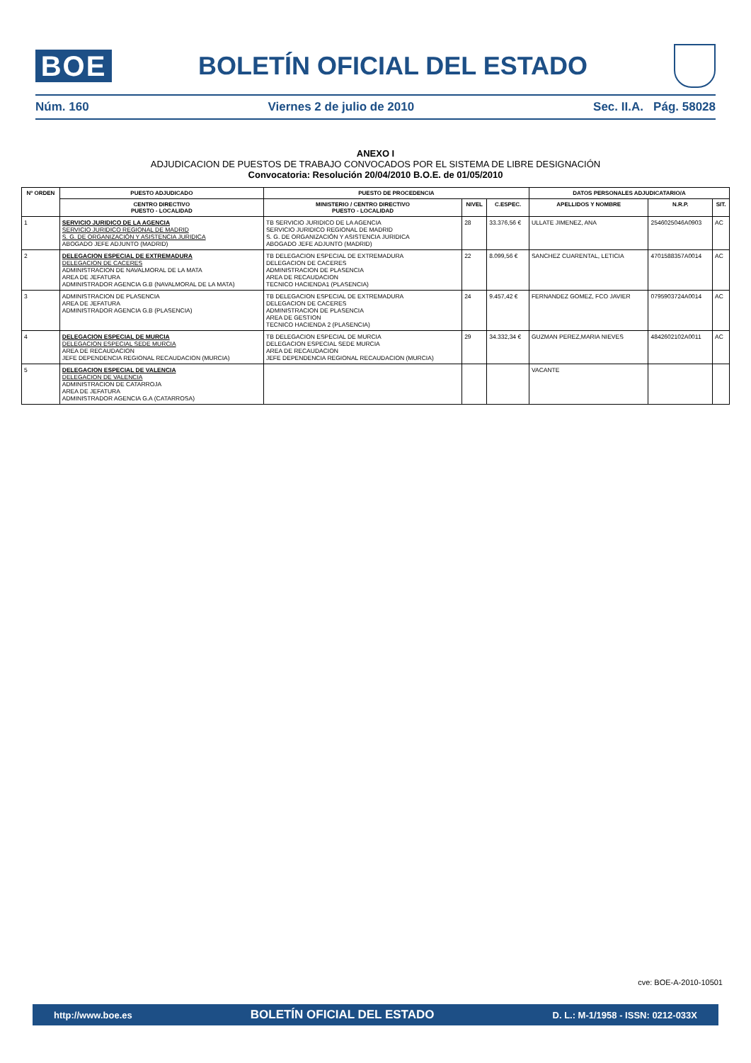BOE
BOLETÍN OFICIAL DEL ESTADO
Núm. 160 Viernes 2 de julio de 2010 Sec. II.A. Pág. 58028
ANEXO I
ADJUDICACION DE PUESTOS DE TRABAJO CONVOCADOS POR EL SISTEMA DE LIBRE DESIGNACIÓN
Convocatoria: Resolución 20/04/2010 B.O.E. de 01/05/2010
| Nº ORDEN | PUESTO ADJUDICADO | PUESTO DE PROCEDENCIA | | | DATOS PERSONALES ADJUDICATARIO/A | | |
| --- | --- | --- | --- | --- | --- | --- | --- |
| | CENTRO DIRECTIVO PUESTO - LOCALIDAD | MINISTERIO / CENTRO DIRECTIVO PUESTO - LOCALIDAD | NIVEL | C.ESPEC. | APELLIDOS Y NOMBRE | N.R.P. | SIT. |
| 1 | SERVICIO JURIDICO DE LA AGENCIA SERVICIO JURIDICO REGIONAL DE MADRID S. G. DE ORGANIZACIÓN Y ASISTENCIA JURIDICA ABOGADO JEFE ADJUNTO (MADRID) | TB SERVICIO JURIDICO DE LA AGENCIA SERVICIO JURIDICO REGIONAL DE MADRID S. G. DE ORGANIZACIÓN Y ASISTENCIA JURIDICA ABOGADO JEFE ADJUNTO (MADRID) | 28 | 33.376,56 € | ULLATE JIMENEZ, ANA | 2546025046A0903 | AC |
| 2 | DELEGACION ESPECIAL DE EXTREMADURA DELEGACION DE CACERES ADMINISTRACION DE NAVALMORAL DE LA MATA AREA DE JEFATURA ADMINISTRADOR AGENCIA G.B (NAVALMORAL DE LA MATA) | TB DELEGACION ESPECIAL DE EXTREMADURA DELEGACION DE CACERES ADMINISTRACION DE PLASENCIA AREA DE RECAUDACION TECNICO HACIENDA1 (PLASENCIA) | 22 | 8.099,56 € | SANCHEZ CUARENTAL, LETICIA | 4701588357A0014 | AC |
| 3 | ADMINISTRACION DE PLASENCIA AREA DE JEFATURA ADMINISTRADOR AGENCIA G.B (PLASENCIA) | TB DELEGACION ESPECIAL DE EXTREMADURA DELEGACION DE CACERES ADMINISTRACION DE PLASENCIA AREA DE GESTION TECNICO HACIENDA 2 (PLASENCIA) | 24 | 9.457,42 € | FERNANDEZ GOMEZ, FCO JAVIER | 0795903724A0014 | AC |
| 4 | DELEGACION ESPECIAL DE MURCIA DELEGACION ESPECIAL SEDE MURCIA AREA DE RECAUDACION JEFE DEPENDENCIA REGIONAL RECAUDACION (MURCIA) | TB DELEGACION ESPECIAL DE MURCIA DELEGACION ESPECIAL SEDE MURCIA AREA DE RECAUDACION JEFE DEPENDENCIA REGIONAL RECAUDACION (MURCIA) | 29 | 34.332,34 € | GUZMAN PEREZ,MARIA NIEVES | 4842602102A0011 | AC |
| 5 | DELEGACION ESPECIAL DE VALENCIA DELEGACION DE VALENCIA ADMINISTRACION DE CATARROJA AREA DE JEFATURA ADMINISTRADOR AGENCIA G.A (CATARROSA) | | | | VACANTE | | |
cve: BOE-A-2010-10501
http://www.boe.es BOLETÍN OFICIAL DEL ESTADO D. L.: M-1/1958 - ISSN: 0212-033X